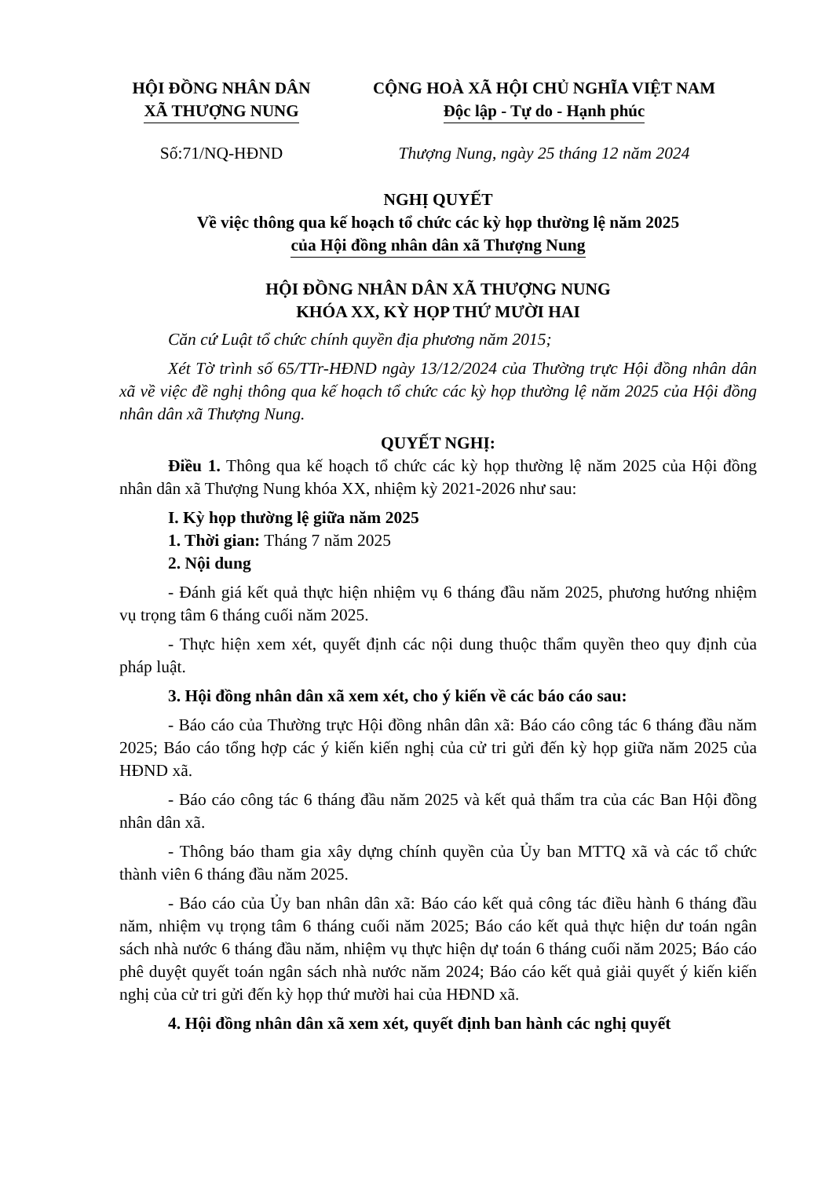HỘI ĐỒNG NHÂN DÂN
XÃ THƯỢNG NUNG
CỘNG HOÀ XÃ HỘI CHỦ NGHĨA VIỆT NAM
Độc lập - Tự do - Hạnh phúc
Số:71/NQ-HĐND Thượng Nung, ngày 25 tháng 12 năm 2024
NGHỊ QUYẾT
Về việc thông qua kế hoạch tổ chức các kỳ họp thường lệ năm 2025
của Hội đồng nhân dân xã Thượng Nung
HỘI ĐỒNG NHÂN DÂN XÃ THƯỢNG NUNG
KHÓA XX, KỲ HỌP THỨ MƯỜI HAI
Căn cứ Luật tổ chức chính quyền địa phương năm 2015;
Xét Tờ trình số 65/TTr-HĐND ngày 13/12/2024 của Thường trực Hội đồng nhân dân xã về việc đề nghị thông qua kế hoạch tổ chức các kỳ họp thường lệ năm 2025 của Hội đồng nhân dân xã Thượng Nung.
QUYẾT NGHỊ:
Điều 1. Thông qua kế hoạch tổ chức các kỳ họp thường lệ năm 2025 của Hội đồng nhân dân xã Thượng Nung khóa XX, nhiệm kỳ 2021-2026 như sau:
I. Kỳ họp thường lệ giữa năm 2025
1. Thời gian: Tháng 7 năm 2025
2. Nội dung
- Đánh giá kết quả thực hiện nhiệm vụ 6 tháng đầu năm 2025, phương hướng nhiệm vụ trọng tâm 6 tháng cuối năm 2025.
- Thực hiện xem xét, quyết định các nội dung thuộc thẩm quyền theo quy định của pháp luật.
3. Hội đồng nhân dân xã xem xét, cho ý kiến về các báo cáo sau:
- Báo cáo của Thường trực Hội đồng nhân dân xã: Báo cáo công tác 6 tháng đầu năm 2025; Báo cáo tổng hợp các ý kiến kiến nghị của cử tri gửi đến kỳ họp giữa năm 2025 của HĐND xã.
- Báo cáo công tác 6 tháng đầu năm 2025 và kết quả thẩm tra của các Ban Hội đồng nhân dân xã.
- Thông báo tham gia xây dựng chính quyền của Ủy ban MTTQ xã và các tổ chức thành viên 6 tháng đầu năm 2025.
- Báo cáo của Ủy ban nhân dân xã: Báo cáo kết quả công tác điều hành 6 tháng đầu năm, nhiệm vụ trọng tâm 6 tháng cuối năm 2025; Báo cáo kết quả thực hiện dư toán ngân sách nhà nước 6 tháng đầu năm, nhiệm vụ thực hiện dự toán 6 tháng cuối năm 2025; Báo cáo phê duyệt quyết toán ngân sách nhà nước năm 2024; Báo cáo kết quả giải quyết ý kiến kiến nghị của cử tri gửi đến kỳ họp thứ mười hai của HĐND xã.
4. Hội đồng nhân dân xã xem xét, quyết định ban hành các nghị quyết